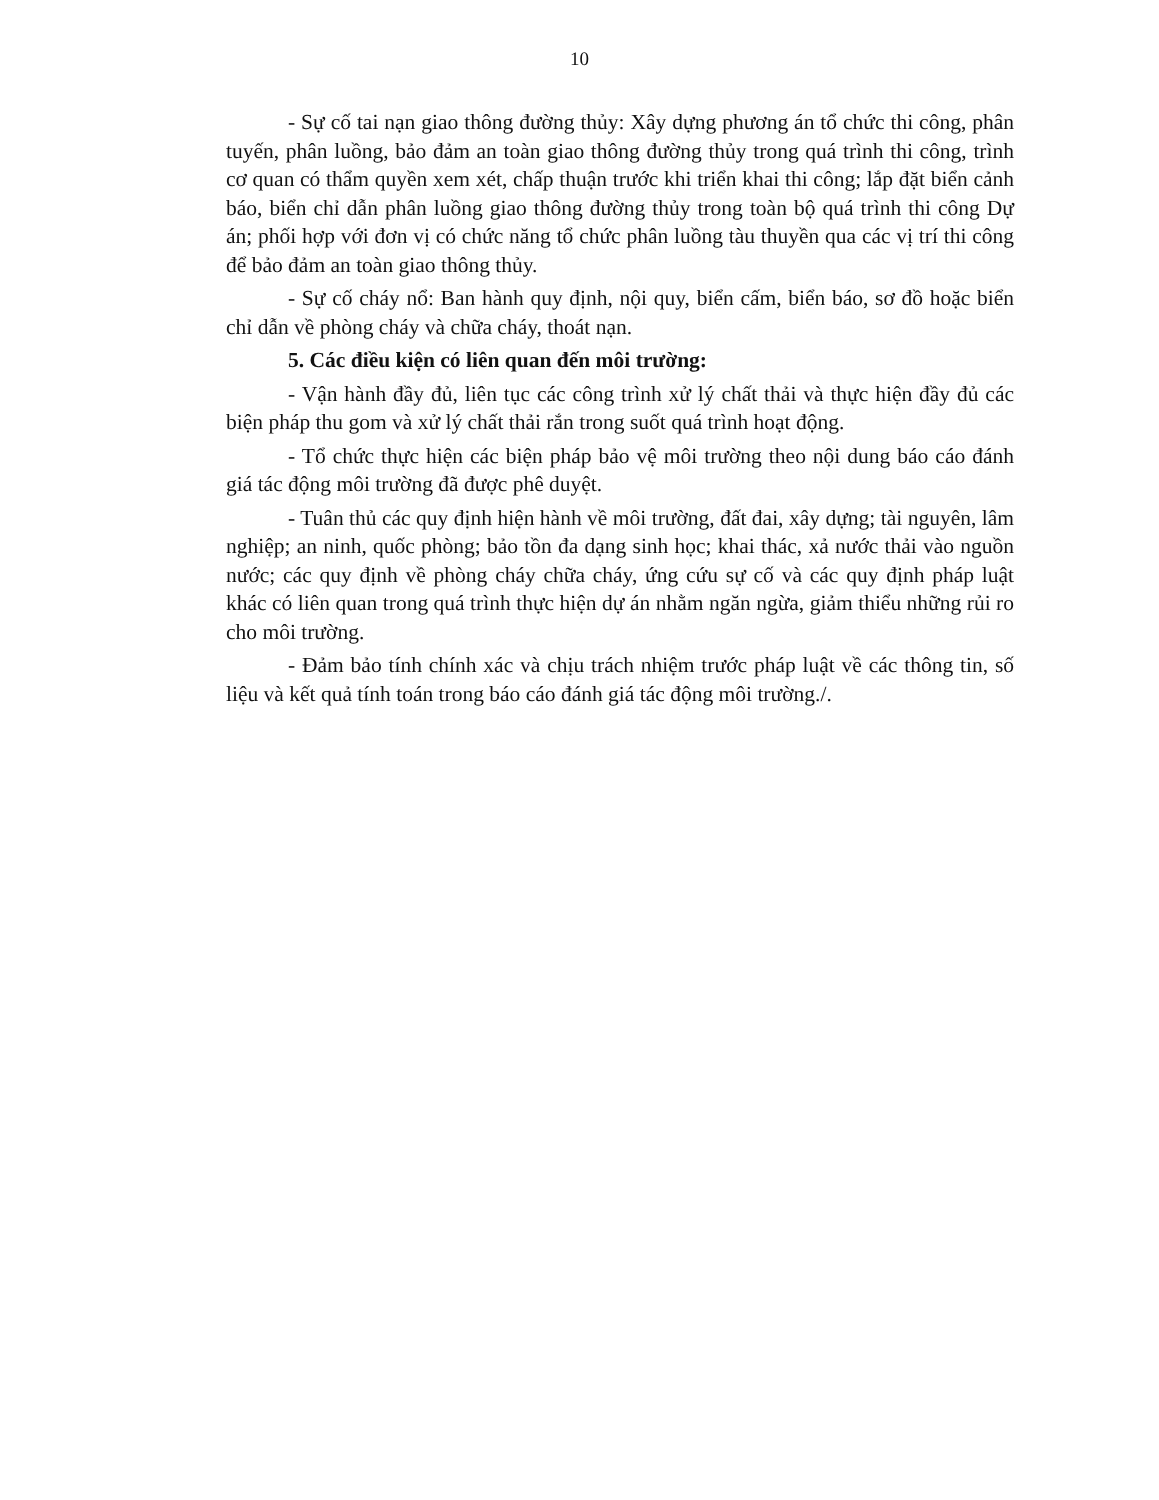10
- Sự cố tai nạn giao thông đường thủy: Xây dựng phương án tổ chức thi công, phân tuyến, phân luồng, bảo đảm an toàn giao thông đường thủy trong quá trình thi công, trình cơ quan có thẩm quyền xem xét, chấp thuận trước khi triển khai thi công; lắp đặt biển cảnh báo, biển chỉ dẫn phân luồng giao thông đường thủy trong toàn bộ quá trình thi công Dự án; phối hợp với đơn vị có chức năng tổ chức phân luồng tàu thuyền qua các vị trí thi công để bảo đảm an toàn giao thông thủy.
- Sự cố cháy nổ: Ban hành quy định, nội quy, biển cấm, biển báo, sơ đồ hoặc biển chỉ dẫn về phòng cháy và chữa cháy, thoát nạn.
5. Các điều kiện có liên quan đến môi trường:
- Vận hành đầy đủ, liên tục các công trình xử lý chất thải và thực hiện đầy đủ các biện pháp thu gom và xử lý chất thải rắn trong suốt quá trình hoạt động.
- Tổ chức thực hiện các biện pháp bảo vệ môi trường theo nội dung báo cáo đánh giá tác động môi trường đã được phê duyệt.
- Tuân thủ các quy định hiện hành về môi trường, đất đai, xây dựng; tài nguyên, lâm nghiệp; an ninh, quốc phòng; bảo tồn đa dạng sinh học; khai thác, xả nước thải vào nguồn nước; các quy định về phòng cháy chữa cháy, ứng cứu sự cố và các quy định pháp luật khác có liên quan trong quá trình thực hiện dự án nhằm ngăn ngừa, giảm thiểu những rủi ro cho môi trường.
- Đảm bảo tính chính xác và chịu trách nhiệm trước pháp luật về các thông tin, số liệu và kết quả tính toán trong báo cáo đánh giá tác động môi trường./.